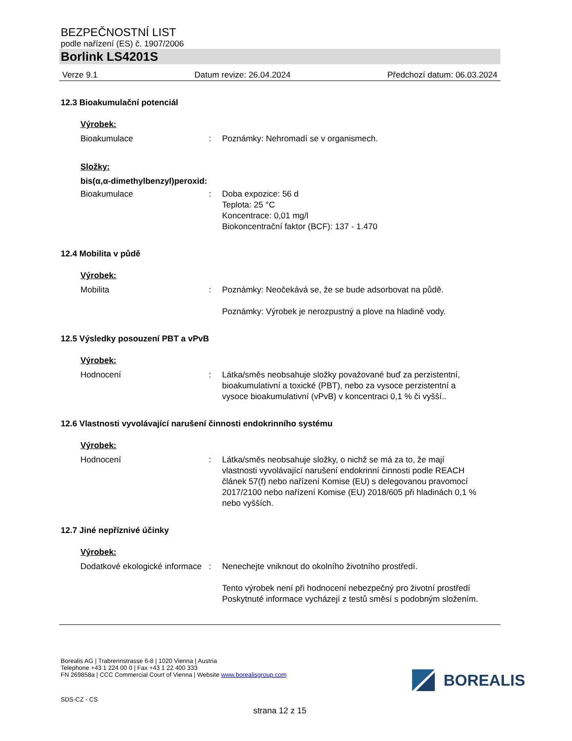BEZPEČNOSTNÍ LIST
podle nařízení (ES) č. 1907/2006
Borlink LS4201S
Verze 9.1 Datum revize: 26.04.2024 Předchozí datum: 06.03.2024
12.3 Bioakumulační potenciál
Výrobek:
Bioakumulace : Poznámky: Nehromadí se v organismech.
Složky:
bis(α,α-dimethylbenzyl)peroxid:
Bioakumulace : Doba expozice: 56 d
Teplota: 25 °C
Koncentrace: 0,01 mg/l
Biokoncentrační faktor (BCF): 137 - 1.470
12.4 Mobilita v půdě
Výrobek:
Mobilita : Poznámky: Neočekává se, že se bude adsorbovat na půdě.
Poznámky: Výrobek je nerozpustný a plove na hladině vody.
12.5 Výsledky posouzení PBT a vPvB
Výrobek:
Hodnocení : Látka/směs neobsahuje složky považované buď za perzistentní, bioakumulativní a toxické (PBT), nebo za vysoce perzistentní a vysoce bioakumulativní (vPvB) v koncentraci 0,1 % či vyšší..
12.6 Vlastnosti vyvolávající narušení činnosti endokrinního systému
Výrobek:
Hodnocení : Látka/směs neobsahuje složky, o nichž se má za to, že mají vlastnosti vyvolávající narušení endokrinní činnosti podle REACH článek 57(f) nebo nařízení Komise (EU) s delegovanou pravomocí 2017/2100 nebo nařízení Komise (EU) 2018/605 při hladinách 0,1 % nebo vyšších.
12.7 Jiné nepříznivé účinky
Výrobek:
Dodatkové ekologické informace
: Nenechejte vniknout do okolního životního prostředí.
Tento výrobek není při hodnocení nebezpečný pro životní prostředí
Poskytnuté informace vycházejí z testů směsí s podobným složením.
Borealis AG | Trabrennstrasse 6-8 | 1020 Vienna | Austria
Telephone +43 1 224 00 0 | Fax +43 1 22 400 333
FN 269858a | CCC Commercial Court of Vienna | Website www.borealisgroup.com
BOREALIS
SDS-CZ - CS
strana 12 z 15